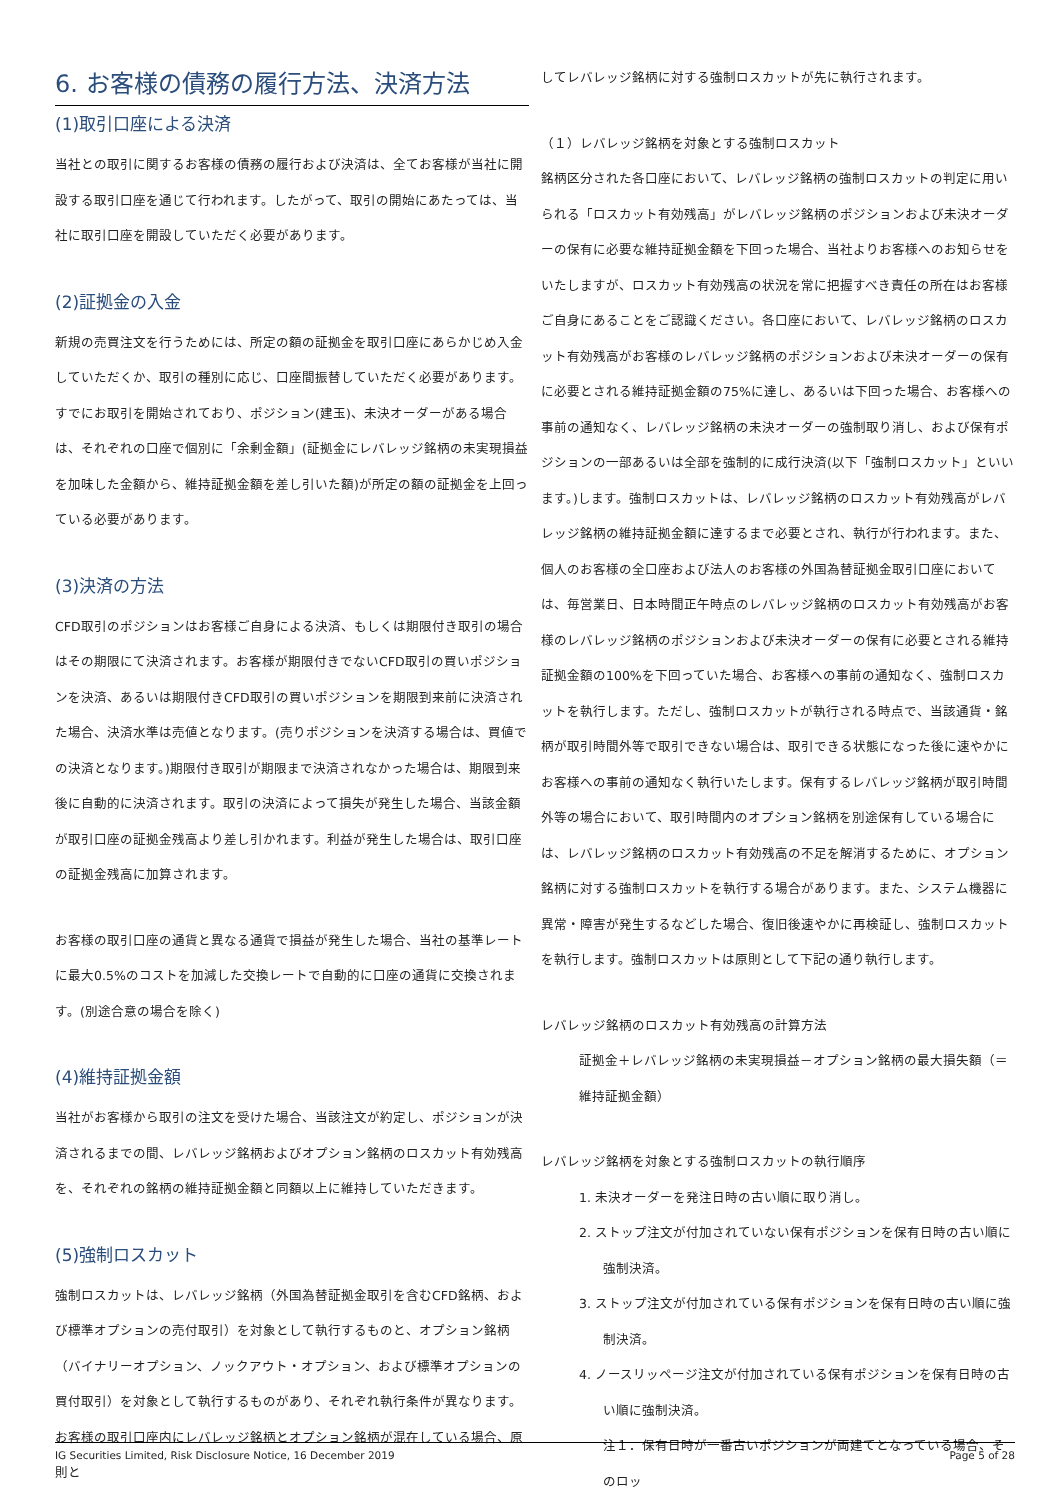6. お客様の債務の履行方法、決済方法
(1)取引口座による決済
当社との取引に関するお客様の債務の履行および決済は、全てお客様が当社に開設する取引口座を通じて行われます。したがって、取引の開始にあたっては、当社に取引口座を開設していただく必要があります。
(2)証拠金の入金
新規の売買注文を行うためには、所定の額の証拠金を取引口座にあらかじめ入金していただくか、取引の種別に応じ、口座間振替していただく必要があります。すでにお取引を開始されており、ポジション(建玉)、未決オーダーがある場合は、それぞれの口座で個別に「余剰金額」(証拠金にレバレッジ銘柄の未実現損益を加味した金額から、維持証拠金額を差し引いた額)が所定の額の証拠金を上回っている必要があります。
(3)決済の方法
CFD取引のポジションはお客様ご自身による決済、もしくは期限付き取引の場合はその期限にて決済されます。お客様が期限付きでないCFD取引の買いポジションを決済、あるいは期限付きCFD取引の買いポジションを期限到来前に決済された場合、決済水準は売値となります。(売りポジションを決済する場合は、買値での決済となります。)期限付き取引が期限まで決済されなかった場合は、期限到来後に自動的に決済されます。取引の決済によって損失が発生した場合、当該金額が取引口座の証拠金残高より差し引かれます。利益が発生した場合は、取引口座の証拠金残高に加算されます。
お客様の取引口座の通貨と異なる通貨で損益が発生した場合、当社の基準レートに最大0.5%のコストを加減した交換レートで自動的に口座の通貨に交換されます。(別途合意の場合を除く)
(4)維持証拠金額
当社がお客様から取引の注文を受けた場合、当該注文が約定し、ポジションが決済されるまでの間、レバレッジ銘柄およびオプション銘柄のロスカット有効残高を、それぞれの銘柄の維持証拠金額と同額以上に維持していただきます。
(5)強制ロスカット
強制ロスカットは、レバレッジ銘柄（外国為替証拠金取引を含むCFD銘柄、および標準オプションの売付取引）を対象として執行するものと、オプション銘柄（バイナリーオプション、ノックアウト・オプション、および標準オプションの買付取引）を対象として執行するものがあり、それぞれ執行条件が異なります。
お客様の取引口座内にレバレッジ銘柄とオプション銘柄が混在している場合、原則と
してレバレッジ銘柄に対する強制ロスカットが先に執行されます。
（１）レバレッジ銘柄を対象とする強制ロスカット
銘柄区分された各口座において、レバレッジ銘柄の強制ロスカットの判定に用いられる「ロスカット有効残高」がレバレッジ銘柄のポジションおよび未決オーダーの保有に必要な維持証拠金額を下回った場合、当社よりお客様へのお知らせをいたしますが、ロスカット有効残高の状況を常に把握すべき責任の所在はお客様ご自身にあることをご認識ください。各口座において、レバレッジ銘柄のロスカット有効残高がお客様のレバレッジ銘柄のポジションおよび未決オーダーの保有に必要とされる維持証拠金額の75%に達し、あるいは下回った場合、お客様への事前の通知なく、レバレッジ銘柄の未決オーダーの強制取り消し、および保有ポジションの一部あるいは全部を強制的に成行決済(以下「強制ロスカット」といいます。)します。強制ロスカットは、レバレッジ銘柄のロスカット有効残高がレバレッジ銘柄の維持証拠金額に達するまで必要とされ、執行が行われます。また、個人のお客様の全口座および法人のお客様の外国為替証拠金取引口座においては、毎営業日、日本時間正午時点のレバレッジ銘柄のロスカット有効残高がお客様のレバレッジ銘柄のポジションおよび未決オーダーの保有に必要とされる維持証拠金額の100%を下回っていた場合、お客様への事前の通知なく、強制ロスカットを執行します。ただし、強制ロスカットが執行される時点で、当該通貨・銘柄が取引時間外等で取引できない場合は、取引できる状態になった後に速やかにお客様への事前の通知なく執行いたします。保有するレバレッジ銘柄が取引時間外等の場合において、取引時間内のオプション銘柄を別途保有している場合には、レバレッジ銘柄のロスカット有効残高の不足を解消するために、オプション銘柄に対する強制ロスカットを執行する場合があります。また、システム機器に異常・障害が発生するなどした場合、復旧後速やかに再検証し、強制ロスカットを執行します。強制ロスカットは原則として下記の通り執行します。
レバレッジ銘柄のロスカット有効残高の計算方法
証拠金＋レバレッジ銘柄の未実現損益－オプション銘柄の最大損失額（＝維持証拠金額）
レバレッジ銘柄を対象とする強制ロスカットの執行順序
1. 未決オーダーを発注日時の古い順に取り消し。
2. ストップ注文が付加されていない保有ポジションを保有日時の古い順に強制決済。
3. ストップ注文が付加されている保有ポジションを保有日時の古い順に強制決済。
4. ノースリッページ注文が付加されている保有ポジションを保有日時の古い順に強制決済。
注１．保有日時が一番古いポジションが両建てとなっている場合、そのロッ
IG Securities Limited, Risk Disclosure Notice, 16 December 2019 Page 5 of 28